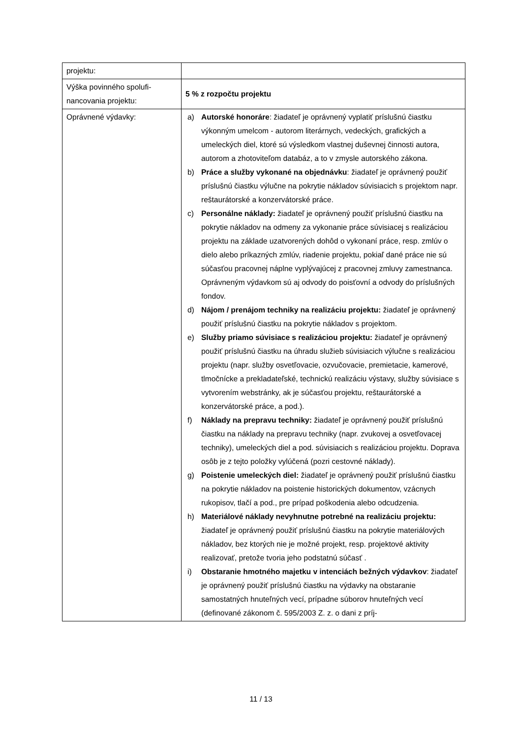| projektu: | |
| Výška povinného spolufi- nancovania projektu: | 5 % z rozpočtu projektu |
| Oprávnené výdavky: | a) Autorské honoráre : žiadateľ je oprávnený vyplatiť príslušnú čiastku výkonným umelcom - autorom literárnych, vedeckých, grafických a umeleckých diel, ktoré sú výsledkom vlastnej duševnej činnosti autora, autorom a zhotoviteľom databáz, a to v zmysle autorského zákona. b) Práce a služby vykonané na objednávku : žiadateľ je oprávnený použiť príslušnú čiastku výlučne na pokrytie nákladov súvisiacich s projektom napr. reštaurátorské a konzervátorské práce. c) Personálne náklady: žiadateľ je oprávnený použiť príslušnú čiastku na pokrytie nákladov na odmeny za vykonanie práce súvisiacej s realizáciou projektu na základe uzatvorených dohôd o vykonaní práce, resp. zmlúv o dielo alebo príkazných zmlúv, riadenie projektu, pokiaľ dané práce nie sú súčasťou pracovnej náplne vyplývajúcej z pracovnej zmluvy zamestnanca. Oprávneným výdavkom sú aj odvody do poisťovní a odvody do príslušných fondov. d) Nájom / prenájom techniky na realizáciu projektu: žiadateľ je oprávnený použiť príslušnú čiastku na pokrytie nákladov s projektom. e) Služby priamo súvisiace s realizáciou projektu: žiadateľ je oprávnený použiť príslušnú čiastku na úhradu služieb súvisiacich výlučne s realizáciou projektu (napr. služby osvetľovacie, ozvučovacie, premietacie, kamerové, tlmočnícke a prekladateľské, technickú realizáciu výstavy, služby súvisiace s vytvorením webstránky, ak je súčasťou projektu, reštaurátorské a konzervátorské práce, a pod.). f) Náklady na prepravu techniky: žiadateľ je oprávnený použiť príslušnú čiastku na náklady na prepravu techniky (napr. zvukovej a osvetľovacej techniky), umeleckých diel a pod. súvisiacich s realizáciou projektu. Doprava osôb je z tejto položky vylúčená (pozri cestovné náklady). g) Poistenie umeleckých diel: žiadateľ je oprávnený použiť príslušnú čiastku na pokrytie nákladov na poistenie historických dokumentov, vzácnych rukopisov, tlačí a pod., pre prípad poškodenia alebo odcudzenia. h) Materiálové náklady nevyhnutne potrebné na realizáciu projektu: žiadateľ je oprávnený použiť príslušnú čiastku na pokrytie materiálových nákladov, bez ktorých nie je možné projekt, resp. projektové aktivity realizovať, pretože tvoria jeho podstatnú súčasť . i) Obstaranie hmotného majetku v intenciách bežných výdavkov : žiadateľ je oprávnený použiť príslušnú čiastku na výdavky na obstaranie samostatných hnuteľných vecí, prípadne súborov hnuteľných vecí (definované zákonom č. 595/2003 Z. z. o dani z príj- |
11 / 13